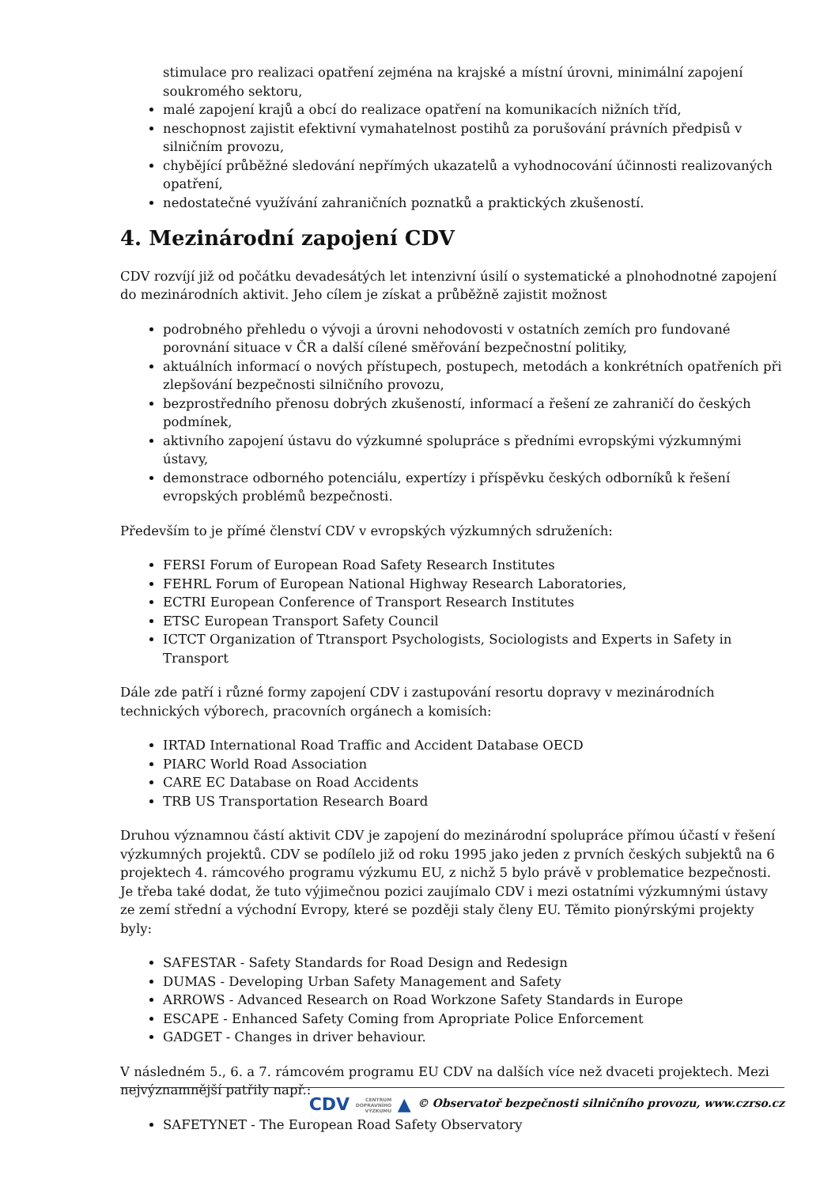stimulace pro realizaci opatření zejména na krajské a místní úrovni, minimální zapojení soukromého sektoru,
malé zapojení krajů a obcí do realizace opatření na komunikacích nižních tříd,
neschopnost zajistit efektivní vymahatelnost postihů za porušování právních předpisů v silničním provozu,
chybějící průběžné sledování nepřímých ukazatelů a vyhodnocování účinnosti realizovaných opatření,
nedostatečné využívání zahraničních poznatků a praktických zkušeností.
4. Mezinárodní zapojení CDV
CDV rozvíjí již od počátku devadesátých let intenzivní úsilí o systematické a plnohodnotné zapojení do mezinárodních aktivit. Jeho cílem je získat a průběžně zajistit možnost
podrobného přehledu o vývoji a úrovni nehodovosti v ostatních zemích pro fundované porovnání situace v ČR a další cílené směřování bezpečnostní politiky,
aktuálních informací o nových přístupech, postupech, metodách a konkrétních opatřeních při zlepšování bezpečnosti silničního provozu,
bezprostředního přenosu dobrých zkušeností, informací a řešení ze zahraničí do českých podmínek,
aktivního zapojení ústavu do výzkumné spolupráce s předními evropskými výzkumnými ústavy,
demonstrace odborného potenciálu, expertízy i příspěvku českých odborníků k řešení evropských problémů bezpečnosti.
Především to je přímé členství CDV v evropských výzkumných sdruženích:
FERSI Forum of European Road Safety Research Institutes
FEHRL Forum of European National Highway Research Laboratories,
ECTRI European Conference of Transport Research Institutes
ETSC European Transport Safety Council
ICTCT Organization of Ttransport Psychologists, Sociologists and Experts in Safety in Transport
Dále zde patří i různé formy zapojení CDV i zastupování resortu dopravy v mezinárodních technických výborech, pracovních orgánech a komisích:
IRTAD International Road Traffic and Accident Database OECD
PIARC World Road Association
CARE EC Database on Road Accidents
TRB US Transportation Research Board
Druhou významnou částí aktivit CDV je zapojení do mezinárodní spolupráce přímou účastí v řešení výzkumných projektů. CDV se podílelo již od roku 1995 jako jeden z prvních českých subjektů na 6 projektech 4. rámcového programu výzkumu EU, z nichž 5 bylo právě v problematice bezpečnosti. Je třeba také dodat, že tuto výjimečnou pozici zaujímalo CDV i mezi ostatními výzkumnými ústavy ze zemí střední a východní Evropy, které se později staly členy EU. Těmito pionýrskými projekty byly:
SAFESTAR - Safety Standards for Road Design and Redesign
DUMAS - Developing Urban Safety Management and Safety
ARROWS - Advanced Research on Road Workzone Safety Standards in Europe
ESCAPE - Enhanced Safety Coming from Apropriate Police Enforcement
GADGET - Changes in driver behaviour.
V následném 5., 6. a 7. rámcovém programu EU CDV na dalších více než dvaceti projektech. Mezi nejvýznamnější patřily např.:
SAFETYNET - The European Road Safety Observatory
CDV CENTRUM
DOPRAVNÍHO
VÝZKUMU ▲ © Observatoř bezpečnosti silničního provozu, www.czrso.cz